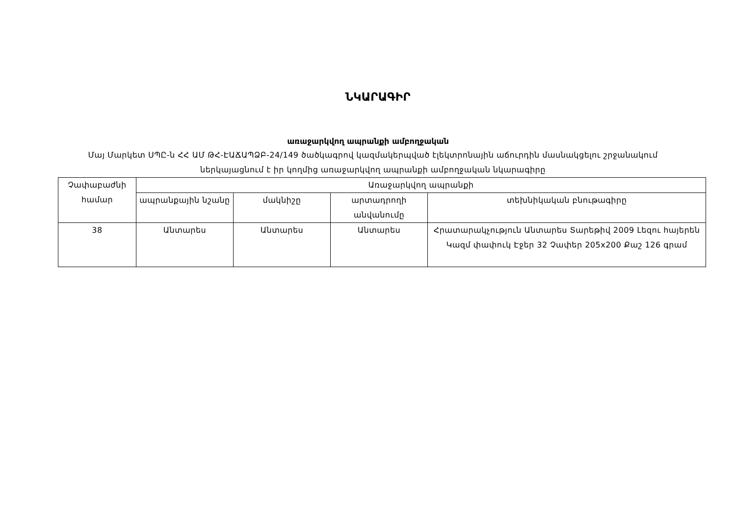ՆԿԱՐԱԳԻՐ
առաջարկվող ապրանքի ամբողջական
Մայ Մարկետ ՍՊԸ-ն ՀՀ ԱՄ ԹՀ-ԷԱՃԱՊՁԲ-24/149 ծածկագրով կազմակերպված էլեկտրոնային աճուրդին մասնակցելու շրջանակում ներկայացնում է իր կողմից առաջարկվող ապրանքի ամբողջական նկարագիրը
| Չափաբաժնի համար | Առաջարկվող ապրանքի | | | |
| --- | --- | --- | --- | --- |
| | ապրանքային նշանը | մակնիշը | արտադրողի անվանումը | տեխնիկական բնութագիրը |
| 38 | Անտարես | Անտարես | Անտարես | Հրատարակչություն Անտարես Տարեթիվ 2009 Լեզու հայերեն Կազմ փափուկ Էջեր 32 Չափեր 205x200 Քաշ 126 գրամ |